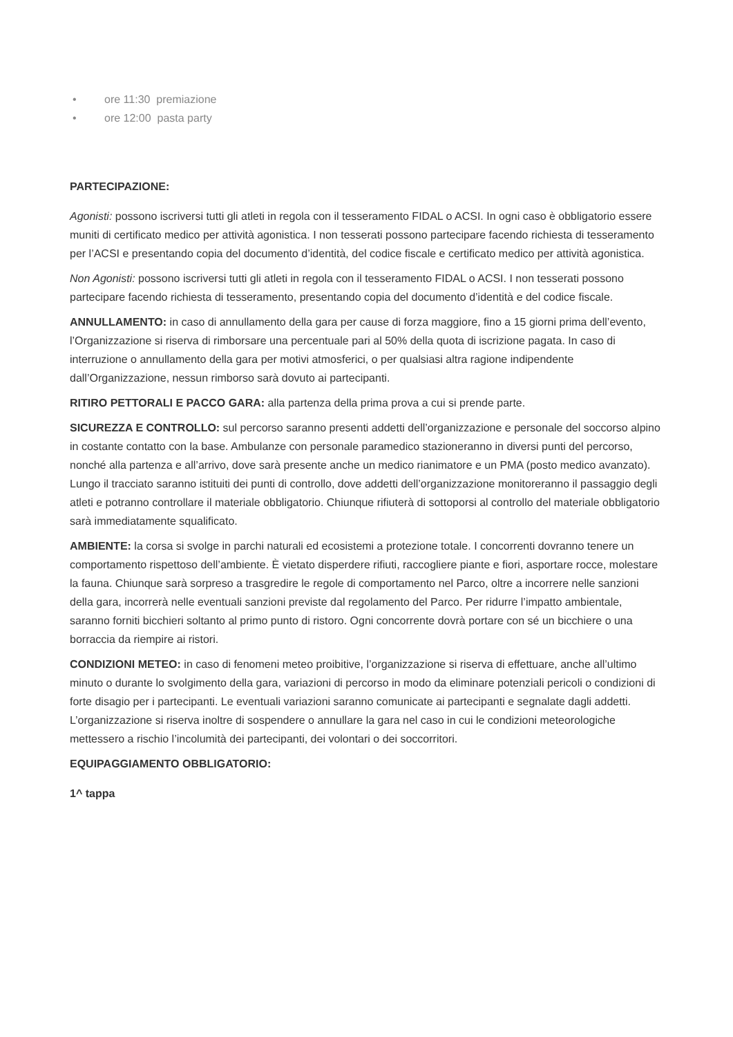• ore 11:30 premiazione
• ore 12:00 pasta party
PARTECIPAZIONE:
Agonisti: possono iscriversi tutti gli atleti in regola con il tesseramento FIDAL o ACSI. In ogni caso è obbligatorio essere muniti di certificato medico per attività agonistica. I non tesserati possono partecipare facendo richiesta di tesseramento per l’ACSI e presentando copia del documento d’identità, del codice fiscale e certificato medico per attività agonistica.
Non Agonisti: possono iscriversi tutti gli atleti in regola con il tesseramento FIDAL o ACSI. I non tesserati possono partecipare facendo richiesta di tesseramento, presentando copia del documento d’identità e del codice fiscale.
ANNULLAMENTO: in caso di annullamento della gara per cause di forza maggiore, fino a 15 giorni prima dell’evento, l’Organizzazione si riserva di rimborsare una percentuale pari al 50% della quota di iscrizione pagata. In caso di interruzione o annullamento della gara per motivi atmosferici, o per qualsiasi altra ragione indipendente dall’Organizzazione, nessun rimborso sarà dovuto ai partecipanti.
RITIRO PETTORALI E PACCO GARA: alla partenza della prima prova a cui si prende parte.
SICUREZZA E CONTROLLO: sul percorso saranno presenti addetti dell’organizzazione e personale del soccorso alpino in costante contatto con la base. Ambulanze con personale paramedico stazioneranno in diversi punti del percorso, nonché alla partenza e all’arrivo, dove sarà presente anche un medico rianimatore e un PMA (posto medico avanzato). Lungo il tracciato saranno istituiti dei punti di controllo, dove addetti dell’organizzazione monitoreranno il passaggio degli atleti e potranno controllare il materiale obbligatorio. Chiunque rifiuterà di sottoporsi al controllo del materiale obbligatorio sarà immediatamente squalificato.
AMBIENTE: la corsa si svolge in parchi naturali ed ecosistemi a protezione totale. I concorrenti dovranno tenere un comportamento rispettoso dell’ambiente. È vietato disperdere rifiuti, raccogliere piante e fiori, asportare rocce, molestare la fauna. Chiunque sarà sorpreso a trasgredire le regole di comportamento nel Parco, oltre a incorrere nelle sanzioni della gara, incorrerà nelle eventuali sanzioni previste dal regolamento del Parco. Per ridurre l’impatto ambientale, saranno forniti bicchieri soltanto al primo punto di ristoro. Ogni concorrente dovrà portare con sé un bicchiere o una borraccia da riempire ai ristori.
CONDIZIONI METEO: in caso di fenomeni meteo proibitive, l’organizzazione si riserva di effettuare, anche all’ultimo minuto o durante lo svolgimento della gara, variazioni di percorso in modo da eliminare potenziali pericoli o condizioni di forte disagio per i partecipanti. Le eventuali variazioni saranno comunicate ai partecipanti e segnalate dagli addetti. L’organizzazione si riserva inoltre di sospendere o annullare la gara nel caso in cui le condizioni meteorologiche mettessero a rischio l’incolumità dei partecipanti, dei volontari o dei soccorritori.
EQUIPAGGIAMENTO OBBLIGATORIO:
1^ tappa